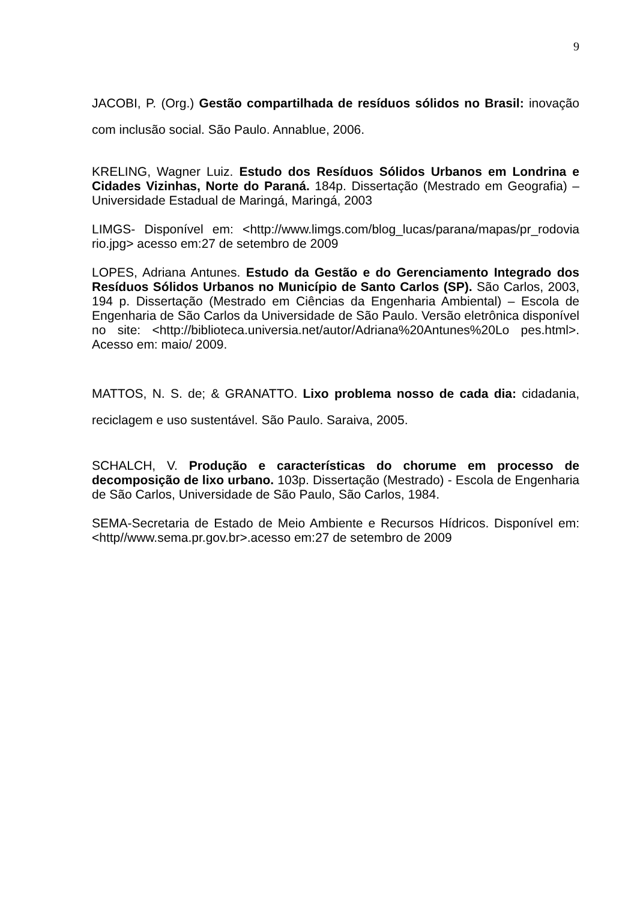9
JACOBI, P. (Org.) Gestão compartilhada de resíduos sólidos no Brasil: inovação com inclusão social. São Paulo. Annablue, 2006.
KRELING, Wagner Luiz. Estudo dos Resíduos Sólidos Urbanos em Londrina e Cidades Vizinhas, Norte do Paraná. 184p. Dissertação (Mestrado em Geografia) – Universidade Estadual de Maringá, Maringá, 2003
LIMGS- Disponível em: <http://www.limgs.com/blog_lucas/parana/mapas/pr_rodovia rio.jpg> acesso em:27 de setembro de 2009
LOPES, Adriana Antunes. Estudo da Gestão e do Gerenciamento Integrado dos Resíduos Sólidos Urbanos no Município de Santo Carlos (SP). São Carlos, 2003, 194 p. Dissertação (Mestrado em Ciências da Engenharia Ambiental) – Escola de Engenharia de São Carlos da Universidade de São Paulo. Versão eletrônica disponível no site: <http://biblioteca.universia.net/autor/Adriana%20Antunes%20Lo pes.html>. Acesso em: maio/ 2009.
MATTOS, N. S. de; & GRANATTO. Lixo problema nosso de cada dia: cidadania, reciclagem e uso sustentável. São Paulo. Saraiva, 2005.
SCHALCH, V. Produção e características do chorume em processo de decomposição de lixo urbano. 103p. Dissertação (Mestrado) - Escola de Engenharia de São Carlos, Universidade de São Paulo, São Carlos, 1984.
SEMA-Secretaria de Estado de Meio Ambiente e Recursos Hídricos. Disponível em: <http//www.sema.pr.gov.br>.acesso em:27 de setembro de 2009